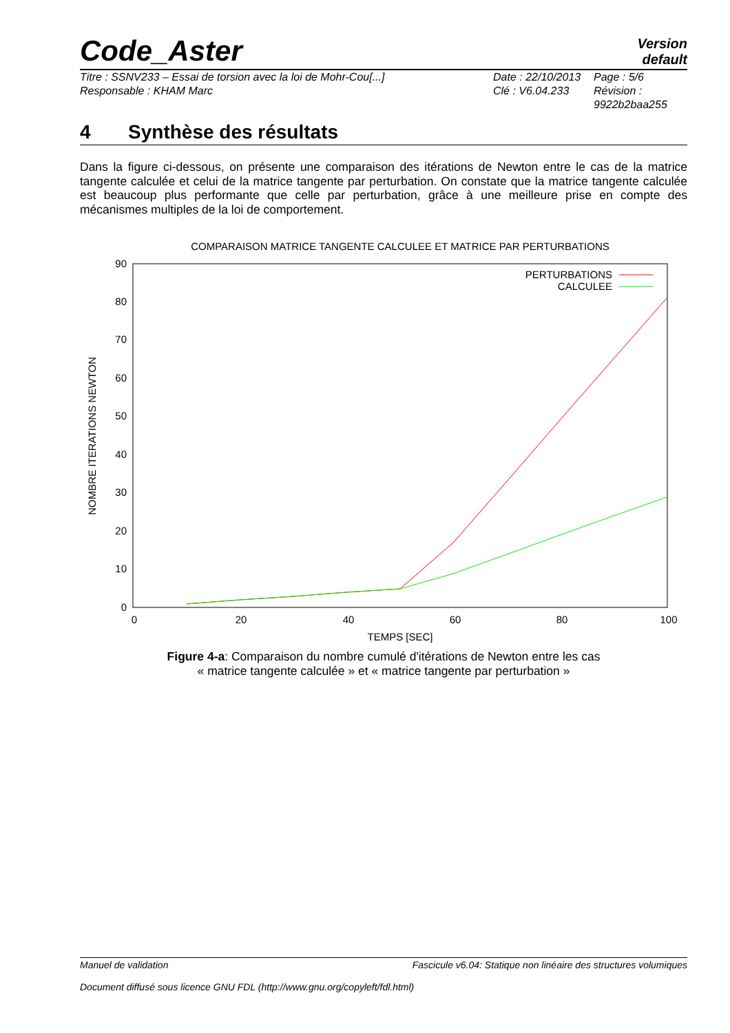Code_Aster
Version
default
Titre : SSNV233 – Essai de torsion avec la loi de Mohr-Cou[...]
Responsable : KHAM Marc
Date : 22/10/2013
Clé : V6.04.233
Page : 5/6
Révision :
9922b2baa255
4 Synthèse des résultats
Dans la figure ci-dessous, on présente une comparaison des itérations de Newton entre le cas de la matrice tangente calculée et celui de la matrice tangente par perturbation. On constate que la matrice tangente calculée est beaucoup plus performante que celle par perturbation, grâce à une meilleure prise en compte des mécanismes multiples de la loi de comportement.
COMPARAISON MATRICE TANGENTE CALCULEE ET MATRICE PAR PERTURBATIONS
0
10
20
30
40
50
60
70
80
90
0
20
40
60
80
100
TEMPS [SEC]
NOMBRE ITERATIONS NEWTON
PERTURBATIONS
CALCULEE
Figure 4-a: Comparaison du nombre cumulé d'itérations de Newton entre les cas
« matrice tangente calculée » et « matrice tangente par perturbation »
Manuel de validation Fascicule v6.04: Statique non linéaire des structures volumiques
Document diffusé sous licence GNU FDL (http://www.gnu.org/copyleft/fdl.html)